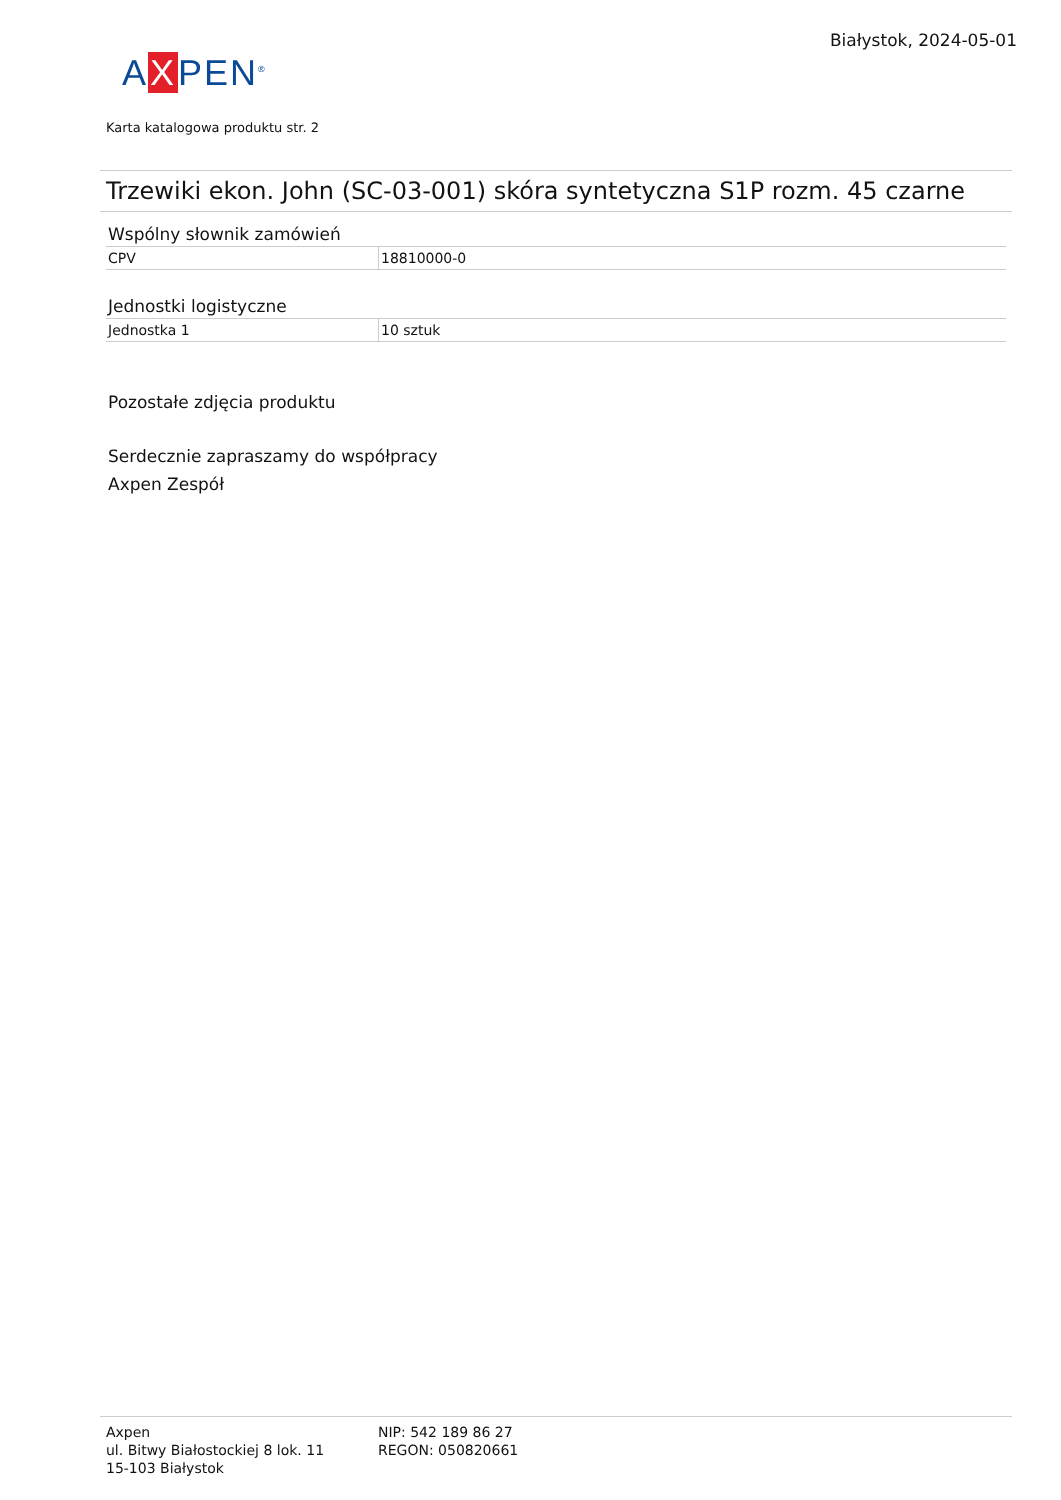Białystok, 2024-05-01
AXPEN<sup>®</sup>
Karta katalogowa produktu str. 2
Trzewiki ekon. John (SC-03-001) skóra syntetyczna S1P rozm. 45 czarne
Wspólny słownik zamówień
| CPV | 18810000-0 |
Jednostki logistyczne
| Jednostka 1 | 10 sztuk |
Pozostałe zdjęcia produktu
Serdecznie zapraszamy do współpracy
Axpen Zespół
Axpen
ul. Bitwy Białostockiej 8 lok. 11
15-103 Białystok
NIP: 542 189 86 27
REGON: 050820661